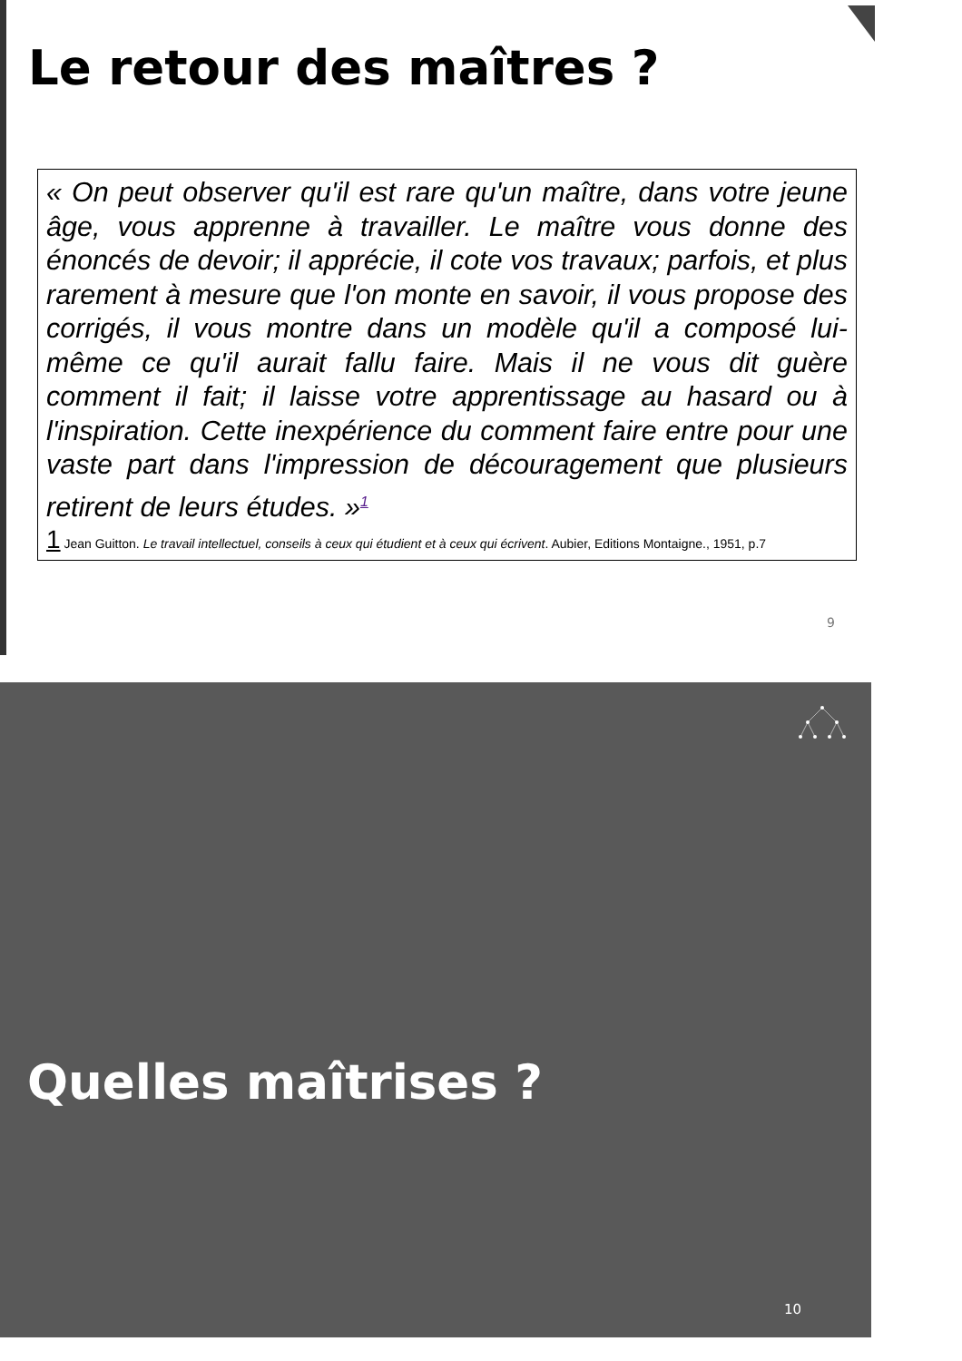Le retour des maîtres ?
« On peut observer qu'il est rare qu'un maître, dans votre jeune âge, vous apprenne à travailler. Le maître vous donne des énoncés de devoir; il apprécie, il cote vos travaux; parfois, et plus rarement à mesure que l'on monte en savoir, il vous propose des corrigés, il vous montre dans un modèle qu'il a composé lui-même ce qu'il aurait fallu faire. Mais il ne vous dit guère comment il fait; il laisse votre apprentissage au hasard ou à l'inspiration. Cette inexpérience du comment faire entre pour une vaste part dans l'impression de découragement que plusieurs retirent de leurs études. »<sup>1</sup>
1 Jean Guitton. Le travail intellectuel, conseils à ceux qui étudient et à ceux qui écrivent. Aubier, Editions Montaigne., 1951, p.7
9
Quelles maîtrises ?
10